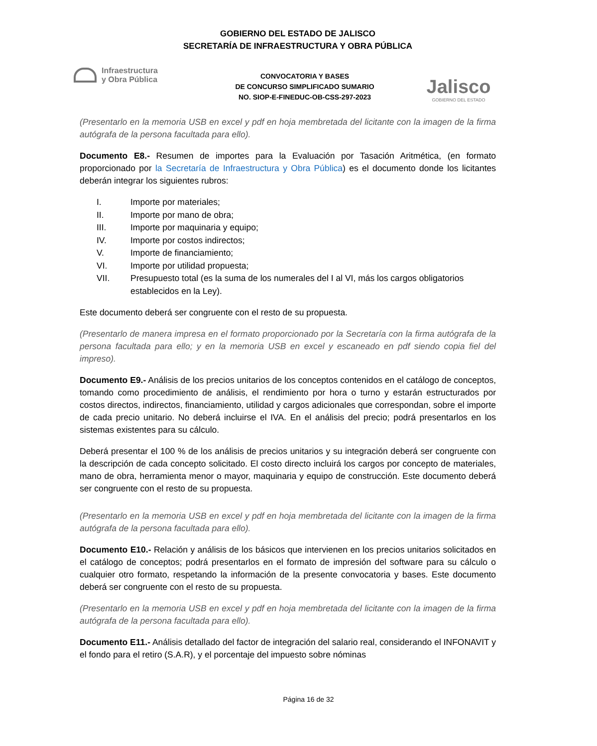GOBIERNO DEL ESTADO DE JALISCO
SECRETARÍA DE INFRAESTRUCTURA Y OBRA PÚBLICA
Infraestructura
y Obra Pública
CONVOCATORIA Y BASES
DE CONCURSO SIMPLIFICADO SUMARIO
NO. SIOP-E-FINEDUC-OB-CSS-297-2023
Jalisco
GOBIERNO DEL ESTADO
(Presentarlo en la memoria USB en excel y pdf en hoja membretada del licitante con la imagen de la firma autógrafa de la persona facultada para ello).
Documento E8.- Resumen de importes para la Evaluación por Tasación Aritmética, (en formato proporcionado por la Secretaría de Infraestructura y Obra Pública) es el documento donde los licitantes deberán integrar los siguientes rubros:
I. Importe por materiales;
II. Importe por mano de obra;
III. Importe por maquinaria y equipo;
IV. Importe por costos indirectos;
V. Importe de financiamiento;
VI. Importe por utilidad propuesta;
VII. Presupuesto total (es la suma de los numerales del I al VI, más los cargos obligatorios establecidos en la Ley).
Este documento deberá ser congruente con el resto de su propuesta.
(Presentarlo de manera impresa en el formato proporcionado por la Secretaría con la firma autógrafa de la persona facultada para ello; y en la memoria USB en excel y escaneado en pdf siendo copia fiel del impreso).
Documento E9.- Análisis de los precios unitarios de los conceptos contenidos en el catálogo de conceptos, tomando como procedimiento de análisis, el rendimiento por hora o turno y estarán estructurados por costos directos, indirectos, financiamiento, utilidad y cargos adicionales que correspondan, sobre el importe de cada precio unitario. No deberá incluirse el IVA. En el análisis del precio; podrá presentarlos en los sistemas existentes para su cálculo.
Deberá presentar el 100 % de los análisis de precios unitarios y su integración deberá ser congruente con la descripción de cada concepto solicitado. El costo directo incluirá los cargos por concepto de materiales, mano de obra, herramienta menor o mayor, maquinaria y equipo de construcción. Este documento deberá ser congruente con el resto de su propuesta.
(Presentarlo en la memoria USB en excel y pdf en hoja membretada del licitante con la imagen de la firma autógrafa de la persona facultada para ello).
Documento E10.- Relación y análisis de los básicos que intervienen en los precios unitarios solicitados en el catálogo de conceptos; podrá presentarlos en el formato de impresión del software para su cálculo o cualquier otro formato, respetando la información de la presente convocatoria y bases. Este documento deberá ser congruente con el resto de su propuesta.
(Presentarlo en la memoria USB en excel y pdf en hoja membretada del licitante con la imagen de la firma autógrafa de la persona facultada para ello).
Documento E11.- Análisis detallado del factor de integración del salario real, considerando el INFONAVIT y el fondo para el retiro (S.A.R), y el porcentaje del impuesto sobre nóminas
Página 16 de 32